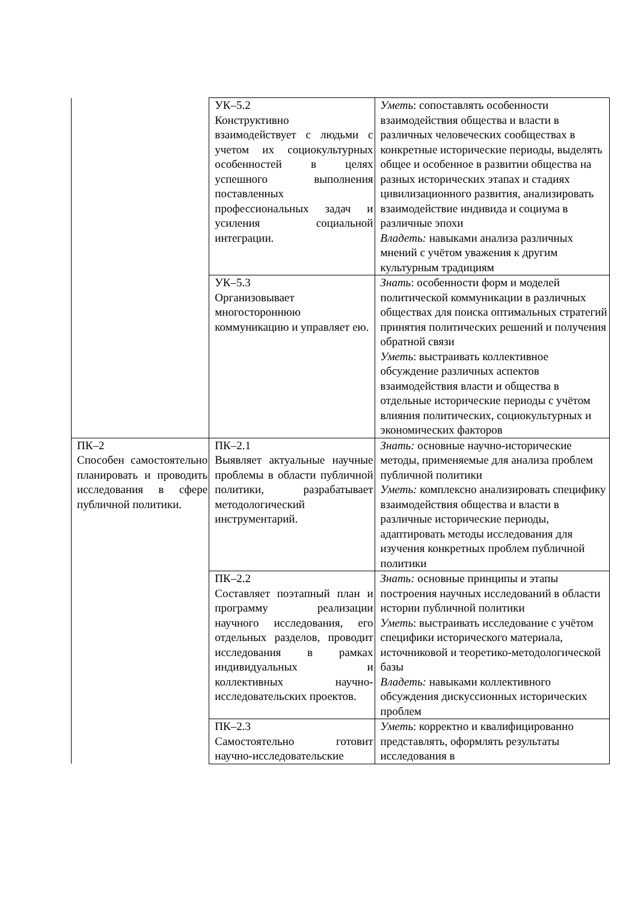| | УК–5.2 Конструктивно взаимодействует с людьми с учетом их социокультурных особенностей в целях успешного выполнения поставленных профессиональных задач и усиления социальной интеграции. | Уметь : сопоставлять особенности взаимодействия общества и власти в различных человеческих сообществах в конкретные исторические периоды, выделять общее и особенное в развитии общества на разных исторических этапах и стадиях цивилизационного развития, анализировать взаимодействие индивида и социума в различные эпохи Владеть: навыками анализа различных мнений с учётом уважения к другим культурным традициям |
| | УК–5.3 Организовывает многостороннюю коммуникацию и управляет ею. | Знать : особенности форм и моделей политической коммуникации в различных обществах для поиска оптимальных стратегий принятия политических решений и получения обратной связи Уметь : выстраивать коллективное обсуждение различных аспектов взаимодействия власти и общества в отдельные исторические периоды с учётом влияния политических, социокультурных и экономических факторов |
| ПК–2 Способен самостоятельно планировать и проводить исследования в сфере публичной политики. | ПК–2.1 Выявляет актуальные научные проблемы в области публичной политики, разрабатывает методологический инструментарий. | Знать: основные научно-исторические методы, применяемые для анализа проблем публичной политики Уметь: комплексно анализировать специфику взаимодействия общества и власти в различные исторические периоды, адаптировать методы исследования для изучения конкретных проблем публичной политики |
| | ПК–2.2 Составляет поэтапный план и программу реализации научного исследования, его отдельных разделов, проводит исследования в рамках индивидуальных и коллективных научно-исследовательских проектов. | Знать: основные принципы и этапы построения научных исследований в области истории публичной политики Уметь : выстраивать исследование с учётом специфики исторического материала, источниковой и теоретико-методологической базы Владеть: навыками коллективного обсуждения дискуссионных исторических проблем |
| | ПК–2.3 Самостоятельно готовит научно-исследовательские | Уметь : корректно и квалифицированно представлять, оформлять результаты исследования в |